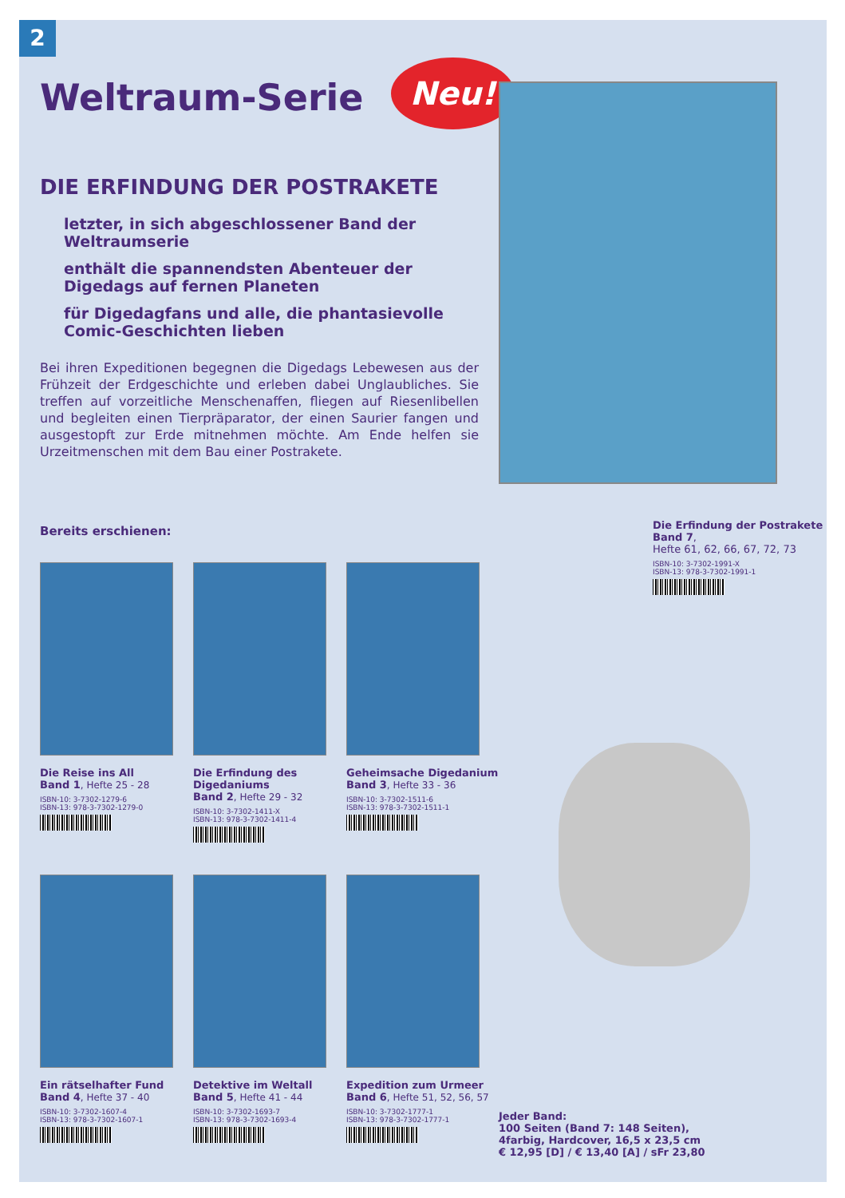2
Neu!
Weltraum-Serie
DIE ERFINDUNG DER POSTRAKETE
letzter, in sich abgeschlossener Band der Weltraumserie
enthält die spannendsten Abenteuer der Digedags auf fernen Planeten
für Digedagfans und alle, die phantasievolle Comic-Geschichten lieben
Bei ihren Expeditionen begegnen die Digedags Lebewesen aus der Frühzeit der Erdgeschichte und erleben dabei Unglaubliches. Sie treffen auf vorzeitliche Menschenaffen, fliegen auf Riesenlibellen und begleiten einen Tierpräparator, der einen Saurier fangen und ausgestopft zur Erde mitnehmen möchte. Am Ende helfen sie Urzeitmenschen mit dem Bau einer Postrakete.
Bereits erschienen:
Die Reise ins All
Band 1, Hefte 25 - 28
ISBN-10: 3-7302-1279-6
ISBN-13: 978-3-7302-1279-0
Die Erfindung des Digedaniums
Band 2, Hefte 29 - 32
ISBN-10: 3-7302-1411-X
ISBN-13: 978-3-7302-1411-4
Geheimsache Digedanium
Band 3, Hefte 33 - 36
ISBN-10: 3-7302-1511-6
ISBN-13: 978-3-7302-1511-1
Ein rätselhafter Fund
Band 4, Hefte 37 - 40
ISBN-10: 3-7302-1607-4
ISBN-13: 978-3-7302-1607-1
Detektive im Weltall
Band 5, Hefte 41 - 44
ISBN-10: 3-7302-1693-7
ISBN-13: 978-3-7302-1693-4
Expedition zum Urmeer
Band 6, Hefte 51, 52, 56, 57
ISBN-10: 3-7302-1777-1
ISBN-13: 978-3-7302-1777-1
Die Erfindung der Postrakete
Band 7,
Hefte 61, 62, 66, 67, 72, 73
ISBN-10: 3-7302-1991-X
ISBN-13: 978-3-7302-1991-1
Jeder Band:
100 Seiten (Band 7: 148 Seiten),
4farbig, Hardcover, 16,5 x 23,5 cm
€ 12,95 [D] / € 13,40 [A] / sFr 23,80